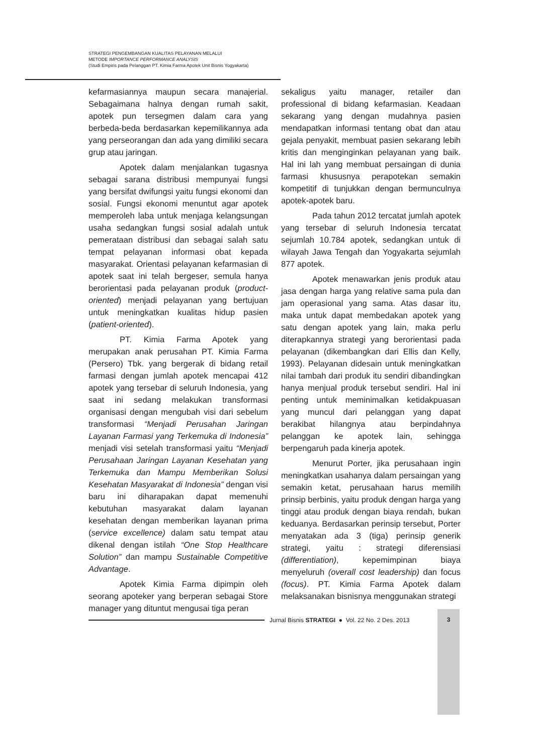STRATEGI PENGEMBANGAN KUALITAS PELAYANAN MELALUI
METODE IMPORTANCE PERFORMANCE ANALYSIS
(Studi Empiris pada Pelanggan PT. Kimia Farma Apotek Unit Bisnis Yogyakarta)
kefarmasiannya maupun secara manajerial. Sebagaimana halnya dengan rumah sakit, apotek pun tersegmen dalam cara yang berbeda-beda berdasarkan kepemilikannya ada yang perseorangan dan ada yang dimiliki secara grup atau jaringan.
Apotek dalam menjalankan tugasnya sebagai sarana distribusi mempunyai fungsi yang bersifat dwifungsi yaitu fungsi ekonomi dan sosial. Fungsi ekonomi menuntut agar apotek memperoleh laba untuk menjaga kelangsungan usaha sedangkan fungsi sosial adalah untuk pemerataan distribusi dan sebagai salah satu tempat pelayanan informasi obat kepada masyarakat. Orientasi pelayanan kefarmasian di apotek saat ini telah bergeser, semula hanya berorientasi pada pelayanan produk (product-oriented) menjadi pelayanan yang bertujuan untuk meningkatkan kualitas hidup pasien (patient-oriented).
PT. Kimia Farma Apotek yang merupakan anak perusahan PT. Kimia Farma (Persero) Tbk. yang bergerak di bidang retail farmasi dengan jumlah apotek mencapai 412 apotek yang tersebar di seluruh Indonesia, yang saat ini sedang melakukan transformasi organisasi dengan mengubah visi dari sebelum transformasi “Menjadi Perusahan Jaringan Layanan Farmasi yang Terkemuka di Indonesia” menjadi visi setelah transformasi yaitu “Menjadi Perusahaan Jaringan Layanan Kesehatan yang Terkemuka dan Mampu Memberikan Solusi Kesehatan Masyarakat di Indonesia” dengan visi baru ini diharapakan dapat memenuhi kebutuhan masyarakat dalam layanan kesehatan dengan memberikan layanan prima (service excellence) dalam satu tempat atau dikenal dengan istilah “One Stop Healthcare Solution” dan mampu Sustainable Competitive Advantage.
Apotek Kimia Farma dipimpin oleh seorang apoteker yang berperan sebagai Store manager yang dituntut mengusai tiga peran
sekaligus yaitu manager, retailer dan professional di bidang kefarmasian. Keadaan sekarang yang dengan mudahnya pasien mendapatkan informasi tentang obat dan atau gejala penyakit, membuat pasien sekarang lebih kritis dan menginginkan pelayanan yang baik. Hal ini lah yang membuat persaingan di dunia farmasi khususnya perapotekan semakin kompetitif di tunjukkan dengan bermunculnya apotek-apotek baru.
Pada tahun 2012 tercatat jumlah apotek yang tersebar di seluruh Indonesia tercatat sejumlah 10.784 apotek, sedangkan untuk di wilayah Jawa Tengah dan Yogyakarta sejumlah 877 apotek.
Apotek menawarkan jenis produk atau jasa dengan harga yang relative sama pula dan jam operasional yang sama. Atas dasar itu, maka untuk dapat membedakan apotek yang satu dengan apotek yang lain, maka perlu diterapkannya strategi yang berorientasi pada pelayanan (dikembangkan dari Ellis dan Kelly, 1993). Pelayanan didesain untuk meningkatkan nilai tambah dari produk itu sendiri dibandingkan hanya menjual produk tersebut sendiri. Hal ini penting untuk meminimalkan ketidakpuasan yang muncul dari pelanggan yang dapat berakibat hilangnya atau berpindahnya pelanggan ke apotek lain, sehingga berpengaruh pada kinerja apotek.
Menurut Porter, jika perusahaan ingin meningkatkan usahanya dalam persaingan yang semakin ketat, perusahaan harus memilih prinsip berbinis, yaitu produk dengan harga yang tinggi atau produk dengan biaya rendah, bukan keduanya. Berdasarkan perinsip tersebut, Porter menyatakan ada 3 (tiga) perinsip generik strategi, yaitu : strategi diferensiasi (differentiation), kepemimpinan biaya menyeluruh (overall cost leadership) dan focus (focus). PT. Kimia Farma Apotek dalam melaksanakan bisnisnya menggunakan strategi
Jurnal Bisnis STRATEGI ● Vol. 22 No. 2 Des. 2013
3